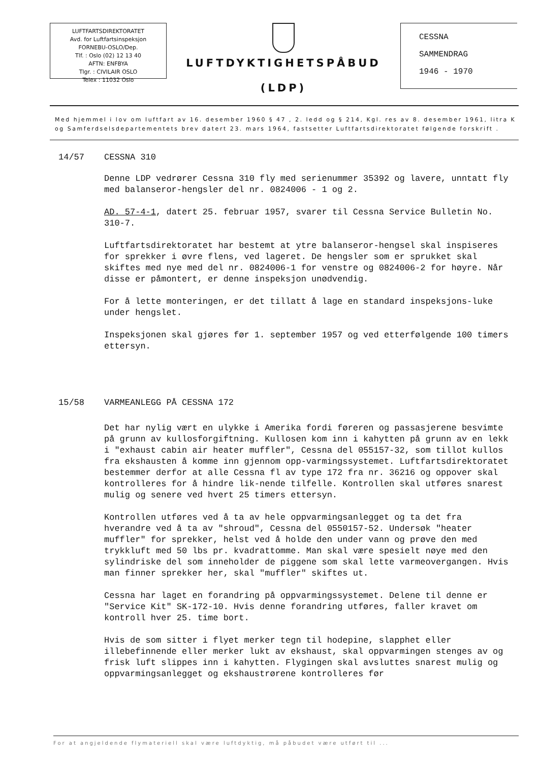LUFTFARTSDIREKTORATET
Avd. for Luftfartsinspeksjon
FORNEBU-OSLO/Dep.
Tlf. : Oslo (02) 12 13 40
AFTN: ENFBYA
Tlgr. : CIVILAIR OSLO
Telex : 11032 Oslo
LUFTDYKTIGHETSPÅBUD
(LDP)
CESSNA
SAMMENDRAG
1946 - 1970
Med hjemmel i lov om luftfart av 16. desember 1960 § 47 , 2. ledd og § 214, Kgl. res av 8. desember 1961, litra K og Samferdselsdepartementets brev datert 23. mars 1964, fastsetter Luftfartsdirektoratet følgende forskrift .
14/57 CESSNA 310
Denne LDP vedrører Cessna 310 fly med serienummer 35392 og lavere, unntatt fly med balanseror-hengsler del nr. 0824006 - 1 og 2.
AD. 57-4-1, datert 25. februar 1957, svarer til Cessna Service Bulletin No. 310-7.
Luftfartsdirektoratet har bestemt at ytre balanseror-hengsel skal inspiseres for sprekker i øvre flens, ved lageret. De hengsler som er sprukket skal skiftes med nye med del nr. 0824006-1 for venstre og 0824006-2 for høyre. Når disse er påmontert, er denne inspeksjon unødvendig.
For å lette monteringen, er det tillatt å lage en standard inspeksjons-luke under hengslet.
Inspeksjonen skal gjøres før 1. september 1957 og ved etterfølgende 100 timers ettersyn.
15/58 VARMEANLEGG PÅ CESSNA 172
Det har nylig vært en ulykke i Amerika fordi føreren og passasjerene besvimte på grunn av kullosforgiftning. Kullosen kom inn i kahytten på grunn av en lekk i "exhaust cabin air heater muffler", Cessna del 055157-32, som tillot kullos fra ekshausten å komme inn gjennom opp-varmingssystemet. Luftfartsdirektoratet bestemmer derfor at alle Cessna fl av type 172 fra nr. 36216 og oppover skal kontrolleres for å hindre lik-nende tilfelle. Kontrollen skal utføres snarest mulig og senere ved hvert 25 timers ettersyn.
Kontrollen utføres ved å ta av hele oppvarmingsanlegget og ta det fra hverandre ved å ta av "shroud", Cessna del 0550157-52. Undersøk "heater muffler" for sprekker, helst ved å holde den under vann og prøve den med trykkluft med 50 lbs pr. kvadrattomme. Man skal være spesielt nøye med den sylindriske del som inneholder de piggene som skal lette varmeovergangen. Hvis man finner sprekker her, skal "muffler" skiftes ut.
Cessna har laget en forandring på oppvarmingssystemet. Delene til denne er "Service Kit" SK-172-10. Hvis denne forandring utføres, faller kravet om kontroll hver 25. time bort.
Hvis de som sitter i flyet merker tegn til hodepine, slapphet eller illebefinnende eller merker lukt av ekshaust, skal oppvarmingen stenges av og frisk luft slippes inn i kahytten. Flygingen skal avsluttes snarest mulig og oppvarmingsanlegget og ekshaustrørene kontrolleres før
For at angjeldende flymateriell skal være luftdyktig, må påbudet være utført til ...